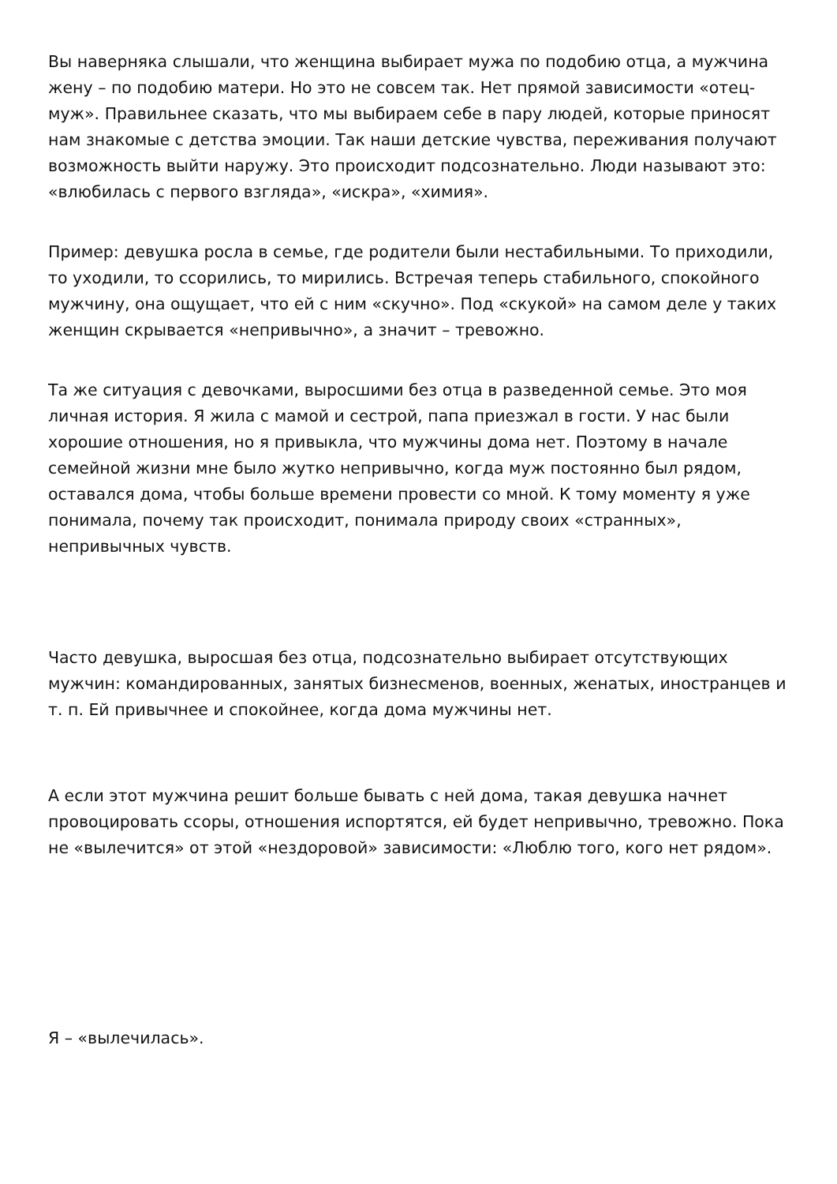Вы наверняка слышали, что женщина выбирает мужа по подобию отца, а мужчина жену – по подобию матери. Но это не совсем так. Нет прямой зависимости «отец-муж». Правильнее сказать, что мы выбираем себе в пару людей, которые приносят нам знакомые с детства эмоции. Так наши детские чувства, переживания получают возможность выйти наружу. Это происходит подсознательно. Люди называют это: «влюбилась с первого взгляда», «искра», «химия».
Пример: девушка росла в семье, где родители были нестабильными. То приходили, то уходили, то ссорились, то мирились. Встречая теперь стабильного, спокойного мужчину, она ощущает, что ей с ним «скучно». Под «скукой» на самом деле у таких женщин скрывается «непривычно», а значит – тревожно.
Та же ситуация с девочками, выросшими без отца в разведенной семье. Это моя личная история. Я жила с мамой и сестрой, папа приезжал в гости. У нас были хорошие отношения, но я привыкла, что мужчины дома нет. Поэтому в начале семейной жизни мне было жутко непривычно, когда муж постоянно был рядом, оставался дома, чтобы больше времени провести со мной. К тому моменту я уже понимала, почему так происходит, понимала природу своих «странных», непривычных чувств.
Часто девушка, выросшая без отца, подсознательно выбирает отсутствующих мужчин: командированных, занятых бизнесменов, военных, женатых, иностранцев и т. п. Ей привычнее и спокойнее, когда дома мужчины нет.
А если этот мужчина решит больше бывать с ней дома, такая девушка начнет провоцировать ссоры, отношения испортятся, ей будет непривычно, тревожно. Пока не «вылечится» от этой «нездоровой» зависимости: «Люблю того, кого нет рядом».
Я – «вылечилась».